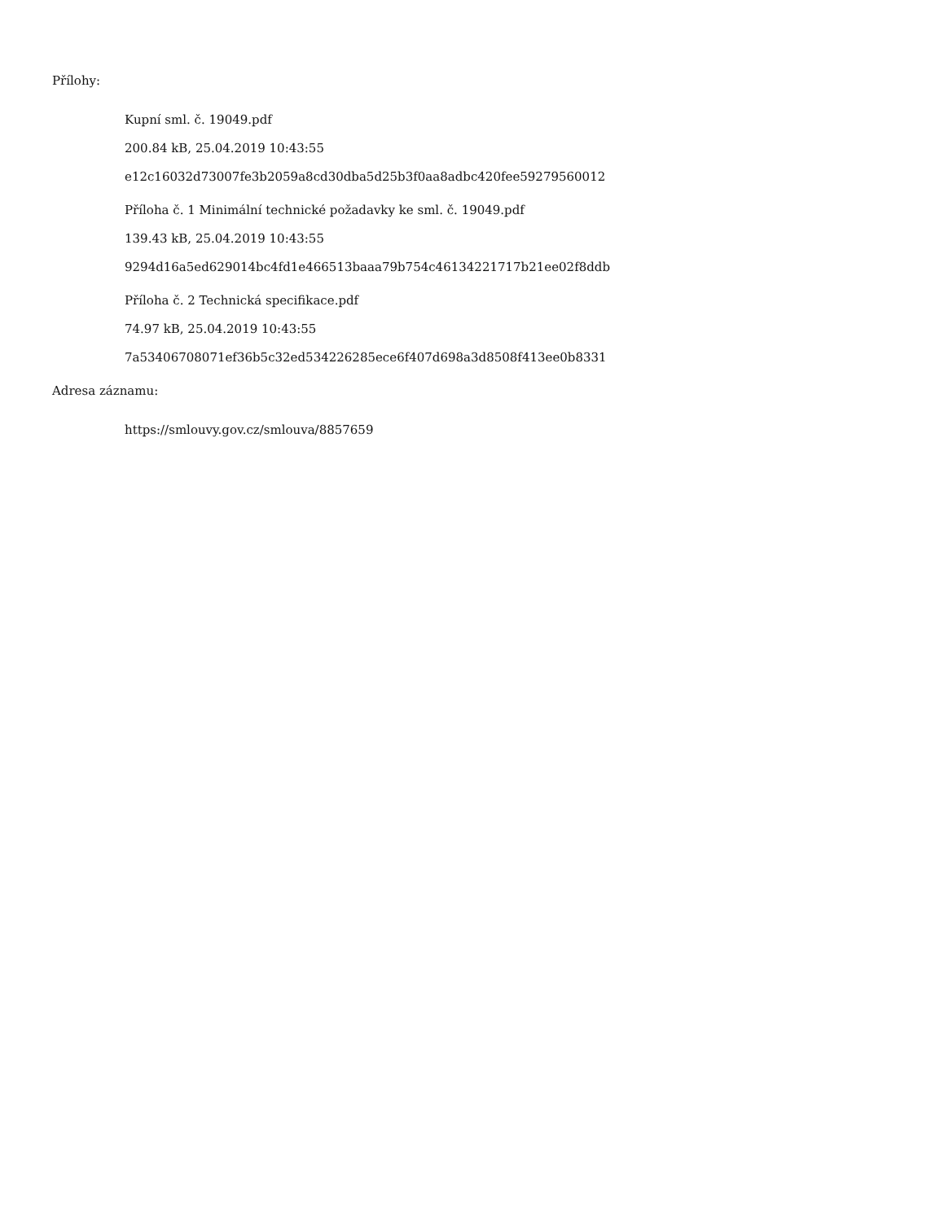Přílohy:
Kupní sml. č. 19049.pdf
200.84 kB, 25.04.2019 10:43:55
e12c16032d73007fe3b2059a8cd30dba5d25b3f0aa8adbc420fee59279560012
Příloha č. 1 Minimální technické požadavky ke sml. č. 19049.pdf
139.43 kB, 25.04.2019 10:43:55
9294d16a5ed629014bc4fd1e466513baaa79b754c46134221717b21ee02f8ddb
Příloha č. 2 Technická specifikace.pdf
74.97 kB, 25.04.2019 10:43:55
7a53406708071ef36b5c32ed534226285ece6f407d698a3d8508f413ee0b8331
Adresa záznamu:
https://smlouvy.gov.cz/smlouva/8857659